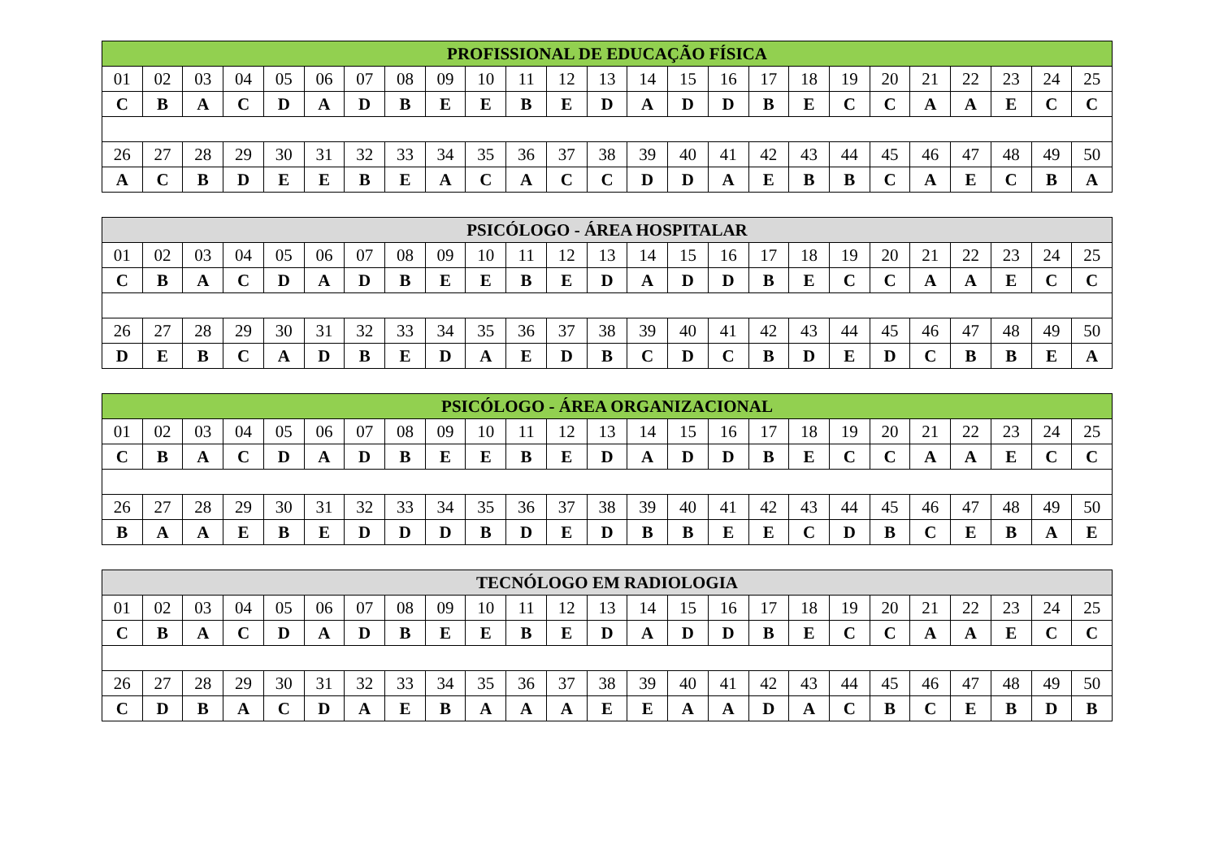| PROFISSIONAL DE EDUCAÇÃO FÍSICA | | | | | | | | | | | | | | | | | | | | | | | | |
| --- | --- | --- | --- | --- | --- | --- | --- | --- | --- | --- | --- | --- | --- | --- | --- | --- | --- | --- | --- | --- | --- | --- | --- | --- |
| 01 | 02 | 03 | 04 | 05 | 06 | 07 | 08 | 09 | 10 | 11 | 12 | 13 | 14 | 15 | 16 | 17 | 18 | 19 | 20 | 21 | 22 | 23 | 24 | 25 |
| C | B | A | C | D | A | D | B | E | E | B | E | D | A | D | D | B | E | C | C | A | A | E | C | C |
| 26 | 27 | 28 | 29 | 30 | 31 | 32 | 33 | 34 | 35 | 36 | 37 | 38 | 39 | 40 | 41 | 42 | 43 | 44 | 45 | 46 | 47 | 48 | 49 | 50 |
| A | C | B | D | E | E | B | E | A | C | A | C | C | D | D | A | E | B | B | C | A | E | C | B | A |
| PSICÓLOGO - ÁREA HOSPITALAR | | | | | | | | | | | | | | | | | | | | | | | | |
| --- | --- | --- | --- | --- | --- | --- | --- | --- | --- | --- | --- | --- | --- | --- | --- | --- | --- | --- | --- | --- | --- | --- | --- | --- |
| 01 | 02 | 03 | 04 | 05 | 06 | 07 | 08 | 09 | 10 | 11 | 12 | 13 | 14 | 15 | 16 | 17 | 18 | 19 | 20 | 21 | 22 | 23 | 24 | 25 |
| C | B | A | C | D | A | D | B | E | E | B | E | D | A | D | D | B | E | C | C | A | A | E | C | C |
| 26 | 27 | 28 | 29 | 30 | 31 | 32 | 33 | 34 | 35 | 36 | 37 | 38 | 39 | 40 | 41 | 42 | 43 | 44 | 45 | 46 | 47 | 48 | 49 | 50 |
| D | E | B | C | A | D | B | E | D | A | E | D | B | C | D | C | B | D | E | D | C | B | B | E | A |
| PSICÓLOGO - ÁREA ORGANIZACIONAL | | | | | | | | | | | | | | | | | | | | | | | | |
| --- | --- | --- | --- | --- | --- | --- | --- | --- | --- | --- | --- | --- | --- | --- | --- | --- | --- | --- | --- | --- | --- | --- | --- | --- |
| 01 | 02 | 03 | 04 | 05 | 06 | 07 | 08 | 09 | 10 | 11 | 12 | 13 | 14 | 15 | 16 | 17 | 18 | 19 | 20 | 21 | 22 | 23 | 24 | 25 |
| C | B | A | C | D | A | D | B | E | E | B | E | D | A | D | D | B | E | C | C | A | A | E | C | C |
| 26 | 27 | 28 | 29 | 30 | 31 | 32 | 33 | 34 | 35 | 36 | 37 | 38 | 39 | 40 | 41 | 42 | 43 | 44 | 45 | 46 | 47 | 48 | 49 | 50 |
| B | A | A | E | B | E | D | D | D | B | D | E | D | B | B | E | E | C | D | B | C | E | B | A | E |
| TECNÓLOGO EM RADIOLOGIA | | | | | | | | | | | | | | | | | | | | | | | | |
| --- | --- | --- | --- | --- | --- | --- | --- | --- | --- | --- | --- | --- | --- | --- | --- | --- | --- | --- | --- | --- | --- | --- | --- | --- |
| 01 | 02 | 03 | 04 | 05 | 06 | 07 | 08 | 09 | 10 | 11 | 12 | 13 | 14 | 15 | 16 | 17 | 18 | 19 | 20 | 21 | 22 | 23 | 24 | 25 |
| C | B | A | C | D | A | D | B | E | E | B | E | D | A | D | D | B | E | C | C | A | A | E | C | C |
| 26 | 27 | 28 | 29 | 30 | 31 | 32 | 33 | 34 | 35 | 36 | 37 | 38 | 39 | 40 | 41 | 42 | 43 | 44 | 45 | 46 | 47 | 48 | 49 | 50 |
| C | D | B | A | C | D | A | E | B | A | A | A | E | E | A | A | D | A | C | B | C | E | B | D | B |